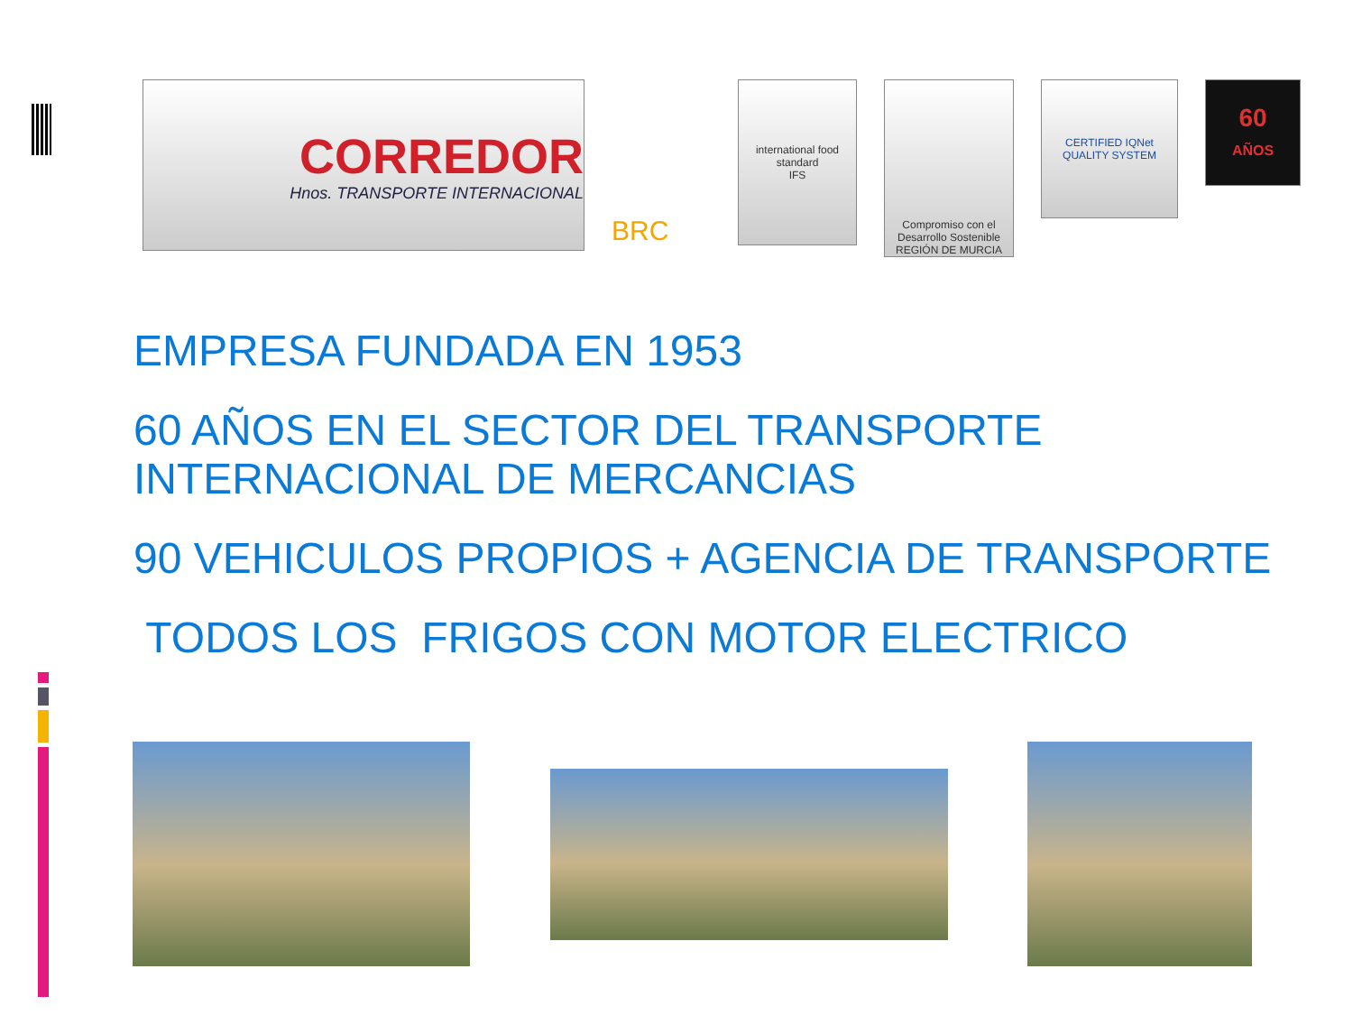CORREDOR
Hnos. TRANSPORTE INTERNACIONAL
BRC
international food standard
IFS
Compromiso con el Desarrollo Sostenible REGIÓN DE MURCIA
CERTIFIED IQNet QUALITY SYSTEM
60
AÑOS
EMPRESA FUNDADA EN 1953
60 AÑOS EN EL SECTOR DEL TRANSPORTE
INTERNACIONAL DE MERCANCIAS
90 VEHICULOS PROPIOS + AGENCIA DE TRANSPORTE
TODOS LOS FRIGOS CON MOTOR ELECTRICO